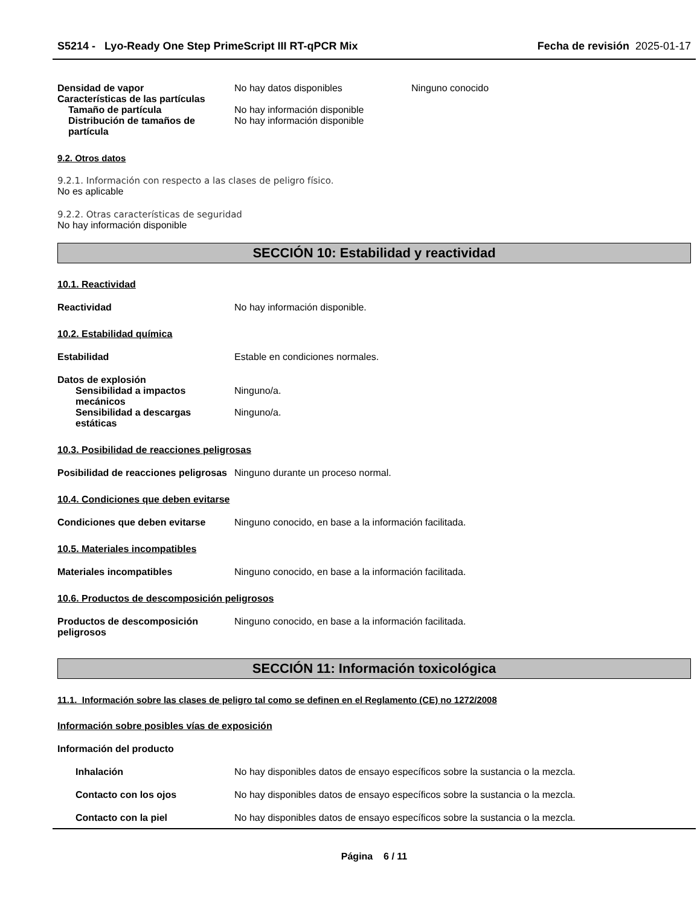S5214 - Lyo-Ready One Step PrimeScript III RT-qPCR Mix
Fecha de revisión 2025-01-17
Densidad de vapor No hay datos disponibles Ninguno conocido
Características de las partículas
Tamaño de partícula No hay información disponible
Distribución de tamaños de partícula
No hay información disponible
9.2. Otros datos
9.2.1. Información con respecto a las clases de peligro físico.
No es aplicable
9.2.2. Otras características de seguridad
No hay información disponible
SECCIÓN 10: Estabilidad y reactividad
10.1. Reactividad
Reactividad No hay información disponible.
10.2. Estabilidad química
Estabilidad Estable en condiciones normales.
Datos de explosión
Sensibilidad a impactos mecánicos
Ninguno/a.
Sensibilidad a descargas estáticas
Ninguno/a.
10.3. Posibilidad de reacciones peligrosas
Posibilidad de reacciones peligrosas
Ninguno durante un proceso normal.
10.4. Condiciones que deben evitarse
Condiciones que deben evitarse Ninguno conocido, en base a la información facilitada.
10.5. Materiales incompatibles
Materiales incompatibles Ninguno conocido, en base a la información facilitada.
10.6. Productos de descomposición peligrosos
Productos de descomposición peligrosos
Ninguno conocido, en base a la información facilitada.
SECCIÓN 11: Información toxicológica
11.1. Información sobre las clases de peligro tal como se definen en el Reglamento (CE) no 1272/2008
Información sobre posibles vías de exposición
Información del producto
Inhalación No hay disponibles datos de ensayo específicos sobre la sustancia o la mezcla.
Contacto con los ojos No hay disponibles datos de ensayo específicos sobre la sustancia o la mezcla.
Contacto con la piel No hay disponibles datos de ensayo específicos sobre la sustancia o la mezcla.
Página 6 / 11